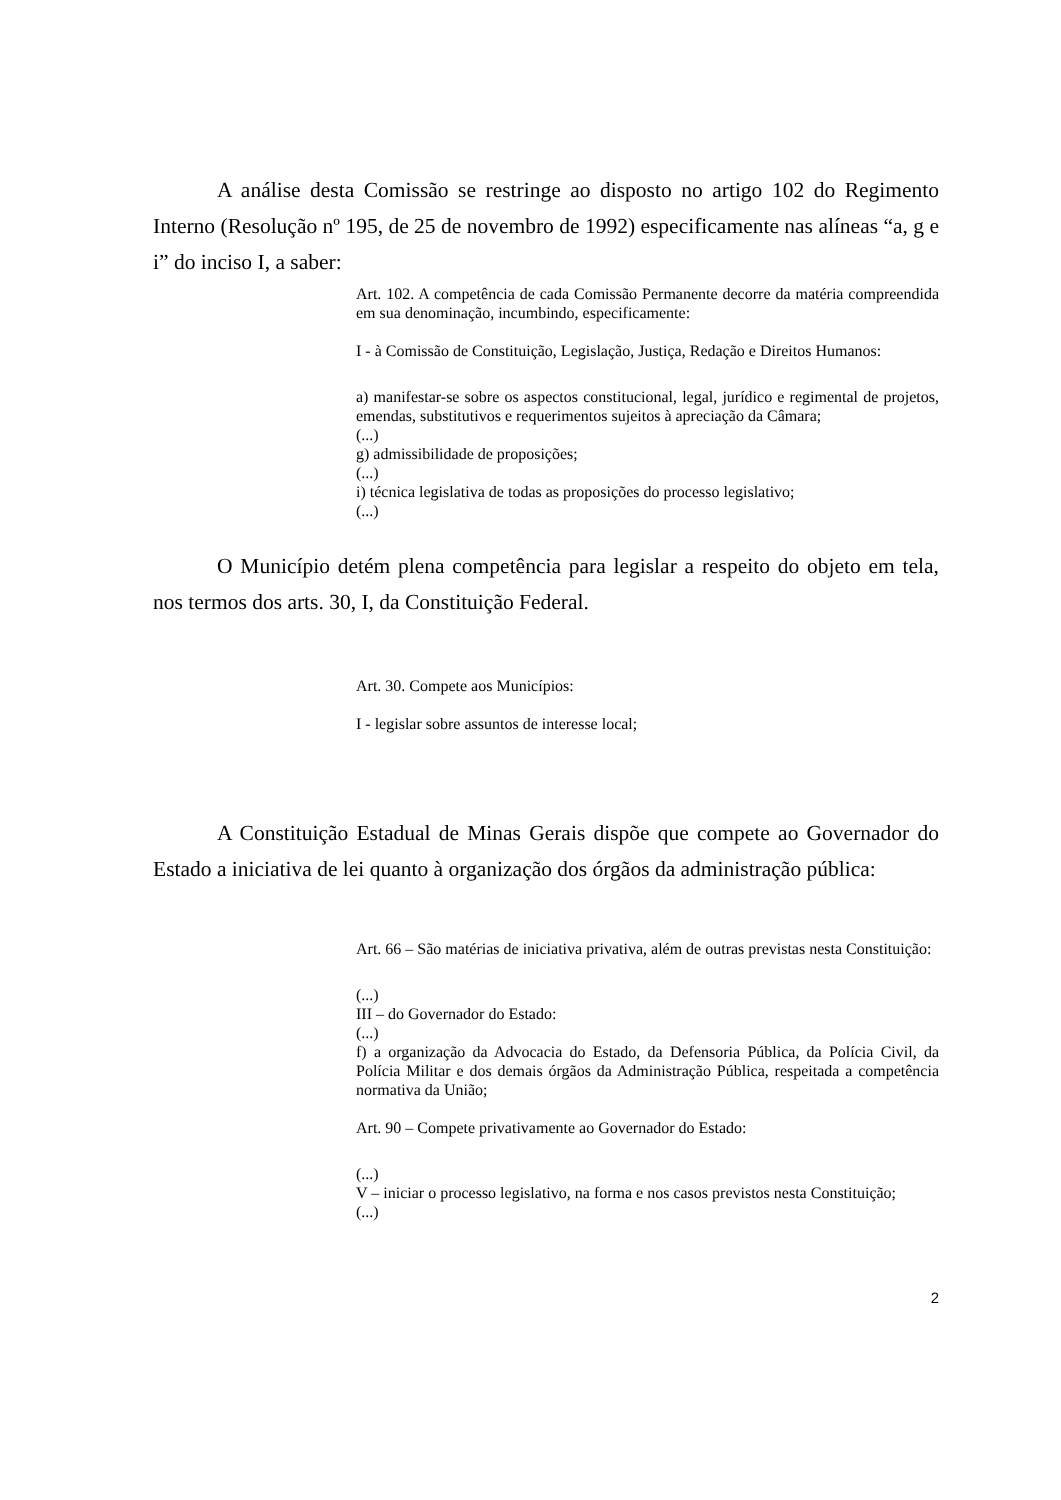A análise desta Comissão se restringe ao disposto no artigo 102 do Regimento Interno (Resolução nº 195, de 25 de novembro de 1992) especificamente nas alíneas “a, g e i” do inciso I, a saber:
Art. 102. A competência de cada Comissão Permanente decorre da matéria compreendida em sua denominação, incumbindo, especificamente:
I - à Comissão de Constituição, Legislação, Justiça, Redação e Direitos Humanos:
a) manifestar-se sobre os aspectos constitucional, legal, jurídico e regimental de projetos, emendas, substitutivos e requerimentos sujeitos à apreciação da Câmara;
(...)
g) admissibilidade de proposições;
(...)
i) técnica legislativa de todas as proposições do processo legislativo;
(...)
O Município detém plena competência para legislar a respeito do objeto em tela, nos termos dos arts. 30, I, da Constituição Federal.
Art. 30. Compete aos Municípios:
I - legislar sobre assuntos de interesse local;
A Constituição Estadual de Minas Gerais dispõe que compete ao Governador do Estado a iniciativa de lei quanto à organização dos órgãos da administração pública:
Art. 66 – São matérias de iniciativa privativa, além de outras previstas nesta Constituição:
(...)
III – do Governador do Estado:
(...)
f) a organização da Advocacia do Estado, da Defensoria Pública, da Polícia Civil, da Polícia Militar e dos demais órgãos da Administração Pública, respeitada a competência normativa da União;
Art. 90 – Compete privativamente ao Governador do Estado:
(...)
V – iniciar o processo legislativo, na forma e nos casos previstos nesta Constituição;
(...)
2